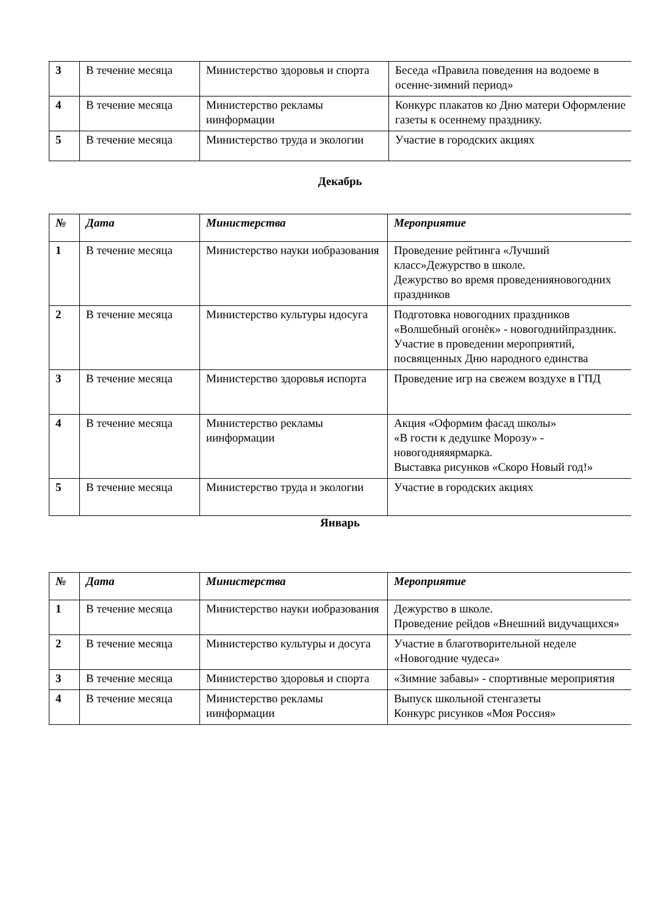| 3 | В течение месяца | Министерство здоровья и спорта | Беседа «Правила поведения на водоеме в осенне-зимний период» |
| 4 | В течение месяца | Министерство рекламы иинформации | Конкурс плакатов ко Дню матери Оформление газеты к осеннему празднику. |
| 5 | В течение месяца | Министерство труда и экологии | Участие в городских акциях |
Декабрь
| № | Дата | Министерства | Мероприятие |
| --- | --- | --- | --- |
| 1 | В течение месяца | Министерство науки иобразования | Проведение рейтинга «Лучший класс»Дежурство в школе. Дежурство во время проведенияновогодних праздников |
| 2 | В течение месяца | Министерство культуры идосуга | Подготовка новогодних праздников «Волшебный огонѐк» - новогоднийпраздник. Участие в проведении мероприятий, посвященных Дню народного единства |
| 3 | В течение месяца | Министерство здоровья испорта | Проведение игр на свежем воздухе в ГПД |
| 4 | В течение месяца | Министерство рекламы иинформации | Акция «Оформим фасад школы» «В гости к дедушке Морозу» - новогодняяярмарка. Выставка рисунков «Скоро Новый год!» |
| 5 | В течение месяца | Министерство труда и экологии | Участие в городских акциях |
Январь
| № | Дата | Министерства | Мероприятие |
| --- | --- | --- | --- |
| 1 | В течение месяца | Министерство науки иобразования | Дежурство в школе. Проведение рейдов «Внешний видучащихся» |
| 2 | В течение месяца | Министерство культуры и досуга | Участие в благотворительной неделе «Новогодние чудеса» |
| 3 | В течение месяца | Министерство здоровья и спорта | «Зимние забавы» - спортивные мероприятия |
| 4 | В течение месяца | Министерство рекламы иинформации | Выпуск школьной стенгазеты Конкурс рисунков «Моя Россия» |